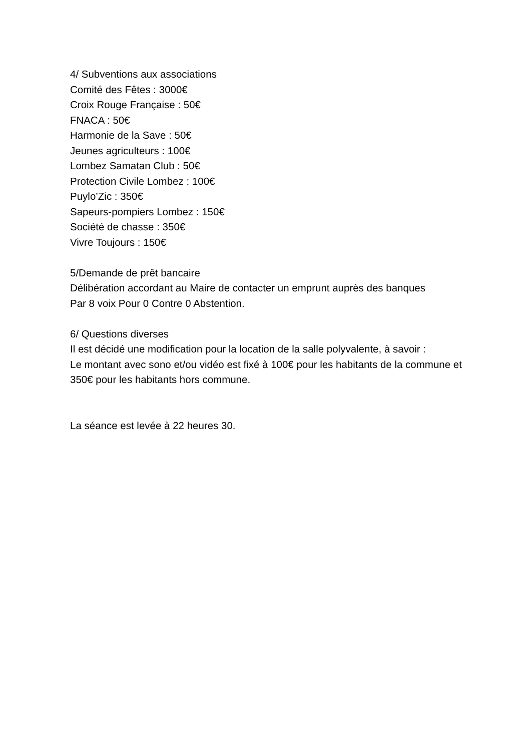4/ Subventions aux associations
Comité des Fêtes : 3000€
Croix Rouge Française : 50€
FNACA : 50€
Harmonie de la Save : 50€
Jeunes agriculteurs : 100€
Lombez Samatan Club : 50€
Protection Civile Lombez : 100€
Puylo’Zic : 350€
Sapeurs-pompiers Lombez : 150€
Société de chasse : 350€
Vivre Toujours : 150€
5/Demande de prêt bancaire
Délibération accordant au Maire de contacter un emprunt auprès des banques
Par 8 voix Pour 0 Contre 0 Abstention.
6/ Questions diverses
Il est décidé une modification pour la location de la salle polyvalente, à savoir :
Le montant avec sono et/ou vidéo est fixé à 100€ pour les habitants de la commune et 350€ pour les habitants hors commune.
La séance est levée à 22 heures 30.